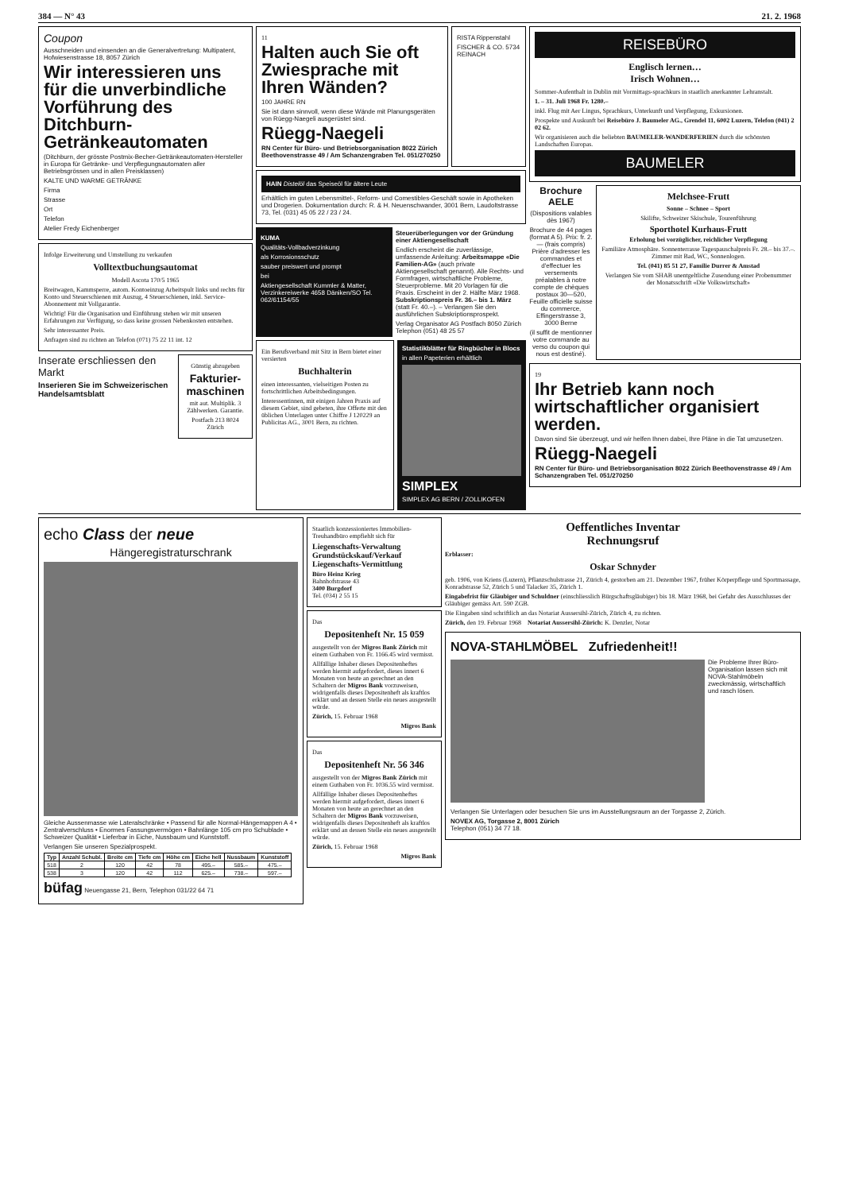384 — N° 43 21. 2. 1968
Coupon
Ausschneiden und einsenden an die Generalvertretung: Multipatent, Hofwiesenstrasse 18, 8057 Zürich
Wir interessieren uns für die unverbindliche Vorführung des Ditchburn-Getränkeautomaten
(Ditchburn, der grösste Postmix-Becher-Getränkeautomaten-Hersteller in Europa für Getränke- und Verpflegungsautomaten aller Betriebsgrössen und in allen Preisklassen)
KALTE UND WARME GETRÄNKE
Firma
Strasse
Ort
Telefon
Atelier Fredy Eichenberger
Infolge Erweiterung und Umstellung zu verkaufen
Volltextbuchungsautomat
Modell Ascota 170/5 1965
Breitwagen, Kammsperre, autom. Kontoeinzug Arbeitspult links und rechts für Konto und Steuerschienen mit Auszug, 4 Steuerschienen, inkl. Service-Abonnement mit Vollgarantie.
Wichtig! Für die Organisation und Einführung stehen wir mit unseren Erfahrungen zur Verfügung, so dass keine grossen Nebenkosten entstehen.
Sehr interessanter Preis.
Anfragen sind zu richten an Telefon (071) 75 22 11 int. 12
Inserate erschliessen den Markt
Inserieren Sie im Schweizerischen Handelsamtsblatt
Günstig abzugeben
Fakturier-maschinen
mit aut. Multiplik. 3 Zählwerken. Garantie.
Postfach 213 8024 Zürich
11
Halten auch Sie oft Zwiesprache mit Ihren Wänden?
100 JAHRE RN
Sie ist dann sinnvoll, wenn diese Wände mit Planungsgeräten von Rüegg-Naegeli ausgerüstet sind.
Rüegg-Naegeli
RN Center für Büro- und Betriebsorganisation 8022 Zürich Beethovenstrasse 49 / Am Schanzengraben Tel. 051/270250
RISTA Rippenstahl
FISCHER & CO. 5734 REINACH
HAIN Distelöl das Speiseöl für ältere Leute
Erhältlich im guten Lebensmittel-, Reform- und Comestibles-Geschäft sowie in Apotheken und Drogerien. Dokumentation durch: R. & H. Neuenschwander, 3001 Bern, Laudoltstrasse 73, Tel. (031) 45 05 22 / 23 / 24.
KUMA
Qualitäts-Vollbadverzinkung
als Korrosionsschutz
sauber preiswert und prompt
bei
Aktiengesellschaft Kummler & Matter, Verzinkereiwerke 4658 Däniken/SO Tel. 062/61154/55
Steuerüberlegungen vor der Gründung einer Aktiengesellschaft
Endlich erscheint die zuverlässige, umfassende Anleitung: Arbeitsmappe «Die Familien-AG» (auch private Aktiengesellschaft genannt). Alle Rechts- und Formfragen, wirtschaftliche Probleme, Steuerprobleme. Mit 20 Vorlagen für die Praxis. Erscheint in der 2. Hälfte März 1968. Subskriptionspreis Fr. 36.– bis 1. März (statt Fr. 40.–). – Verlangen Sie den ausführlichen Subskriptionsprospekt.
Verlag Organisator AG Postfach 8050 Zürich Telephon (051) 48 25 57
Ein Berufsverband mit Sitz in Bern bietet einer versierten
Buchhalterin
einen interessanten, vielseitigen Posten zu fortschrittlichen Arbeitsbedingungen.
Interessentinnen, mit einigen Jahren Praxis auf diesem Gebiet, sind gebeten, ihre Offerte mit den üblichen Unterlagen unter Chiffre J 120229 an Publicitas AG., 3001 Bern, zu richten.
Statistikblätter für Ringbücher in Blocs
in allen Papeterien erhältlich
SIMPLEX
SIMPLEX AG BERN / ZOLLIKOFEN
REISEBÜRO
Englisch lernen…
Irisch Wohnen…
Sommer-Aufenthalt in Dublin mit Vormittags-sprachkurs in staatlich anerkannter Lehranstalt.
1. – 31. Juli 1968 Fr. 1280.–
inkl. Flug mit Aer Lingus, Sprachkurs, Unterkunft und Verpflegung, Exkursionen.
Prospekte und Auskunft bei Reisebüro J. Baumeler AG., Grendel 11, 6002 Luzern, Telefon (041) 2 02 62.
Wir organisieren auch die beliebten BAUMELER-WANDERFERIEN durch die schönsten Landschaften Europas.
BAUMELER
Brochure AELE
(Dispositions valables dès 1967)
Brochure de 44 pages (format A 5). Prix: fr. 2.— (frais compris) Prière d'adresser les commandes et d'effectuer les versements préalables à notre compte de chèques postaux 30—520, Feuille officielle suisse du commerce, Effingerstrasse 3, 3000 Berne
(il suffit de mentionner votre commande au verso du coupon qui nous est destiné).
Melchsee-Frutt
Sonne – Schnee – Sport
Skilifte, Schweizer Skischule, Tourenführung
Sporthotel Kurhaus-Frutt
Erholung bei vorzüglicher, reichlicher Verpflegung
Familiäre Atmosphäre. Sonnenterrasse Tagespauschalpreis Fr. 28.– bis 37.–. Zimmer mit Bad, WC, Sonnenlogen.
Tel. (041) 85 51 27, Familie Durrer & Amstad
Verlangen Sie vom SHAB unentgeltliche Zusendung einer Probenummer der Monatsschrift «Die Volkswirtschaft»
19
Ihr Betrieb kann noch wirtschaftlicher organisiert werden.
Davon sind Sie überzeugt, und wir helfen Ihnen dabei, Ihre Pläne in die Tat umzusetzen.
Rüegg-Naegeli
RN Center für Büro- und Betriebsorganisation 8022 Zürich Beethovenstrasse 49 / Am Schanzengraben Tel. 051/270250
echo Class der neue
Hängeregistraturschrank
Gleiche Aussenmasse wie Lateralschränke • Passend für alle Normal-Hängemappen A 4 • Zentralverschluss • Enormes Fassungsvermögen • Bahnlänge 105 cm pro Schublade • Schweizer Qualität • Lieferbar in Eiche, Nussbaum und Kunststoff.
Verlangen Sie unseren Spezialprospekt.
| Typ | Anzahl Schubl. | Breite cm | Tiefe cm | Höhe cm | Eiche hell | Nussbaum | Kunststoff |
| --- | --- | --- | --- | --- | --- | --- | --- |
| 518 | 2 | 120 | 42 | 78 | 495.– | 585.– | 475.– |
| 538 | 3 | 120 | 42 | 112 | 625.– | 738.– | 597.– |
büfag Neuengasse 21, Bern, Telephon 031/22 64 71
Staatlich konzessioniertes Immobilien-Treuhandbüro empfiehlt sich für
Liegenschafts-Verwaltung Grundstückskauf/Verkauf Liegenschafts-Vermittlung
Büro Heinz Krieg
Bahnhofstrasse 43
3400 Burgdorf
Tel. (034) 2 55 15
Das
Depositenheft Nr. 15 059
ausgestellt von der Migros Bank Zürich mit einem Guthaben von Fr. 1166.45 wird vermisst.
Allfällige Inhaber dieses Depositenheftes werden hiermit aufgefordert, dieses innert 6 Monaten von heute an gerechnet an den Schaltern der Migros Bank vorzuweisen, widrigenfalls dieses Depositenheft als kraftlos erklärt und an dessen Stelle ein neues ausgestellt würde.
Zürich, 15. Februar 1968
Migros Bank
Das
Depositenheft Nr. 56 346
ausgestellt von der Migros Bank Zürich mit einem Guthaben von Fr. 1036.55 wird vermisst.
Allfällige Inhaber dieses Depositenheftes werden hiermit aufgefordert, dieses innert 6 Monaten von heute an gerechnet an den Schaltern der Migros Bank vorzuweisen, widrigenfalls dieses Depositenheft als kraftlos erklärt und an dessen Stelle ein neues ausgestellt würde.
Zürich, 15. Februar 1968
Migros Bank
Oeffentliches Inventar
Rechnungsruf
Erblasser:
Oskar Schnyder
geb. 1906, von Kriens (Luzern), Pflanzschulstrasse 21, Zürich 4, gestorben am 21. Dezember 1967, früher Körperpflege und Sportmassage, Konradstrasse 52, Zürich 5 und Talacker 35, Zürich 1.
Eingabefrist für Gläubiger und Schuldner (einschliesslich Bürgschaftsgläubiger) bis 18. März 1968, bei Gefahr des Ausschlusses der Gläubiger gemäss Art. 590 ZGB.
Die Eingaben sind schriftlich an das Notariat Aussersihl-Zürich, Zürich 4, zu richten.
Zürich, den 19. Februar 1968 Notariat Aussersihl-Zürich: K. Denzler, Notar
NOVA-STAHLMÖBEL Zufriedenheit!!
Die Probleme Ihrer Büro-Organisation lassen sich mit NOVA-Stahlmöbeln zweckmässig, wirtschaftlich und rasch lösen.
Verlangen Sie Unterlagen oder besuchen Sie uns im Ausstellungsraum an der Torgasse 2, Zürich.
NOVEX AG, Torgasse 2, 8001 Zürich
Telephon (051) 34 77 18.